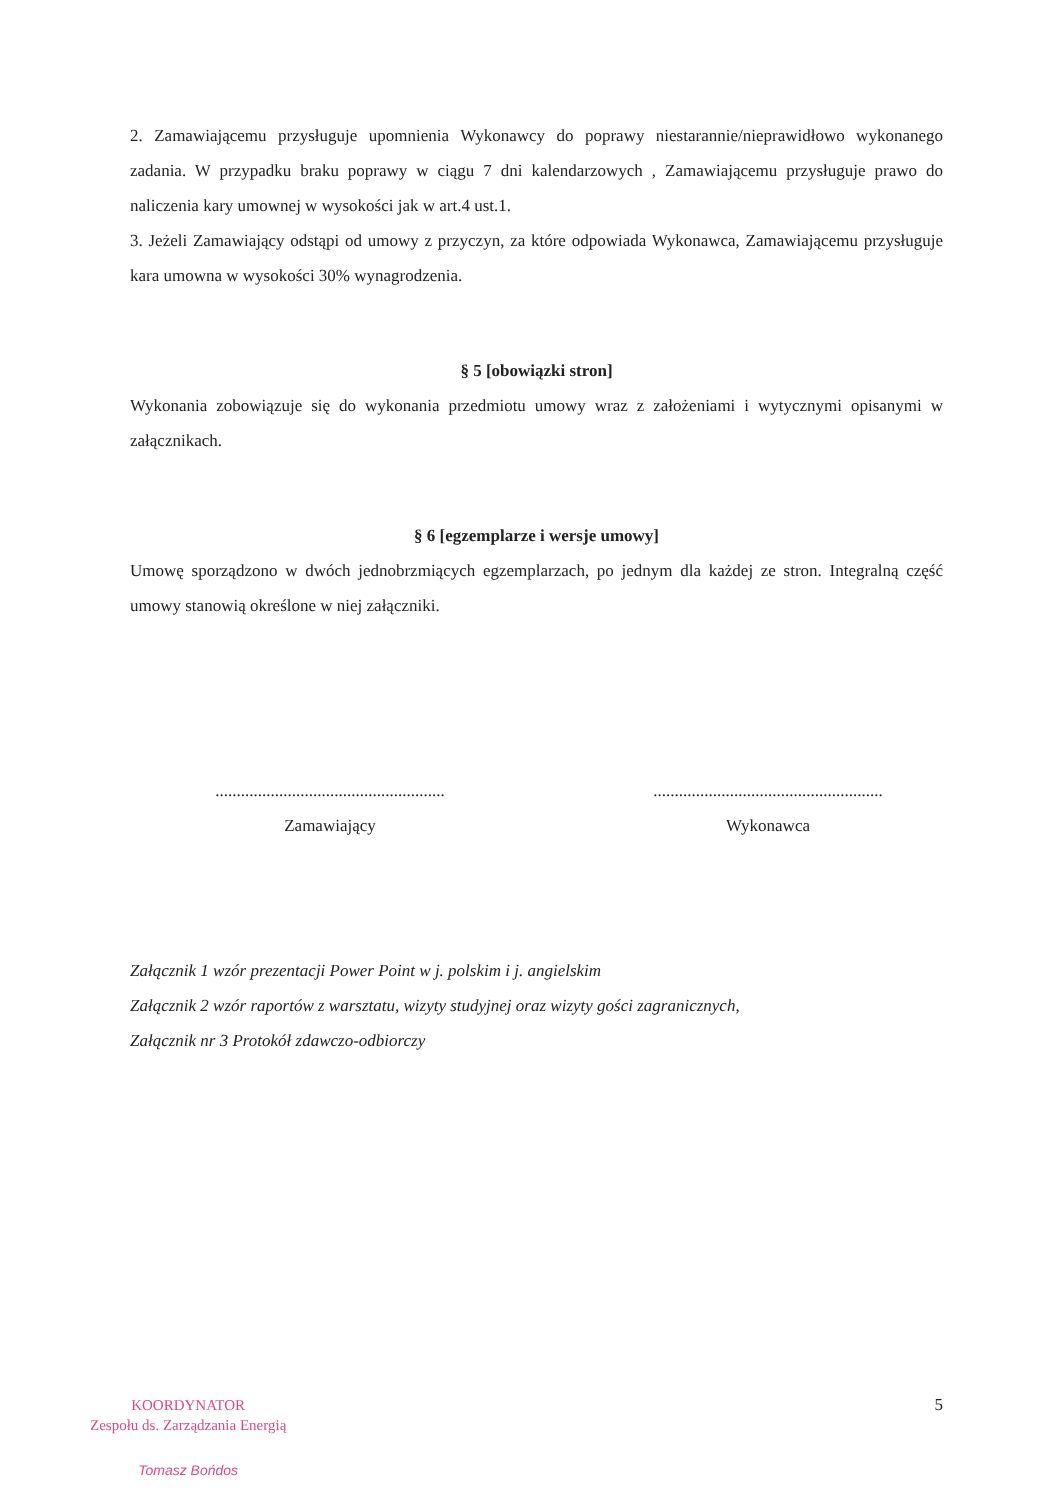2. Zamawiającemu przysługuje upomnienia Wykonawcy do poprawy niestarannie/nieprawidłowo wykonanego zadania. W przypadku braku poprawy w ciągu 7 dni kalendarzowych , Zamawiającemu przysługuje prawo do naliczenia kary umownej w wysokości jak w art.4 ust.1.
3. Jeżeli Zamawiający odstąpi od umowy z przyczyn, za które odpowiada Wykonawca, Zamawiającemu przysługuje kara umowna w wysokości 30% wynagrodzenia.
§ 5 [obowiązki stron]
Wykonania zobowiązuje się do wykonania przedmiotu umowy wraz z założeniami i wytycznymi opisanymi w załącznikach.
§ 6 [egzemplarze i wersje umowy]
Umowę sporządzono w dwóch jednobrzmiących egzemplarzach, po jednym dla każdej ze stron. Integralną część umowy stanowią określone w niej załączniki.
......................................................
Zamawiający
......................................................
Wykonawca
Załącznik 1 wzór prezentacji Power Point w j. polskim i j. angielskim
Załącznik 2 wzór raportów z warsztatu, wizyty studyjnej oraz wizyty gości zagranicznych,
Załącznik nr 3 Protokół zdawczo-odbiorczy
KOORDYNATOR
Zespołu ds. Zarządzania Energią
Tomasz Bońdos
5